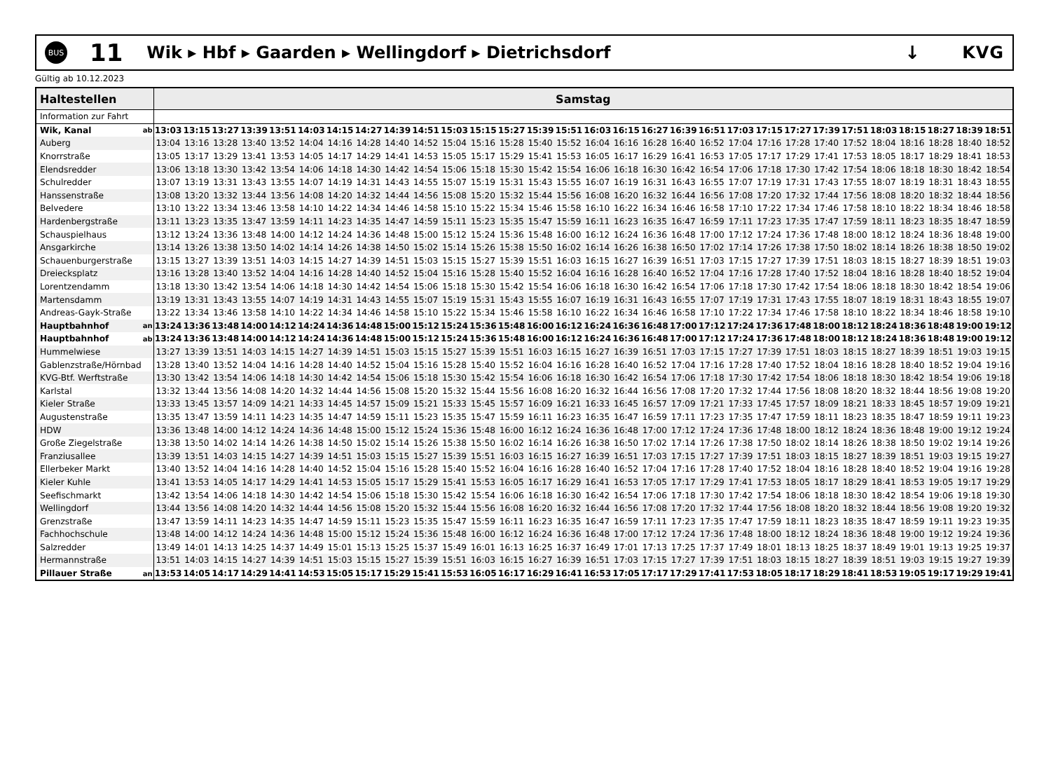BUS
11
Wik ▸ Hbf ▸ Gaarden ▸ Wellingdorf ▸ Dietrichsdorf
↓ KVG
Gültig ab 10.12.2023
| Haltestellen | | Samstag | | | | | | | | | | | | | | | | | | | | | | | | | | | | | |
| --- | --- | --- | --- | --- | --- | --- | --- | --- | --- | --- | --- | --- | --- | --- | --- | --- | --- | --- | --- | --- | --- | --- | --- | --- | --- | --- | --- | --- | --- | --- | --- |
| Information zur Fahrt | | | | | | | | | | | | | | | | | | | | | | | | | | | | | | | |
| Wik, Kanal | ab | 13:03 | 13:15 | 13:27 | 13:39 | 13:51 | 14:03 | 14:15 | 14:27 | 14:39 | 14:51 | 15:03 | 15:15 | 15:27 | 15:39 | 15:51 | 16:03 | 16:15 | 16:27 | 16:39 | 16:51 | 17:03 | 17:15 | 17:27 | 17:39 | 17:51 | 18:03 | 18:15 | 18:27 | 18:39 | 18:51 |
| Auberg | | 13:04 | 13:16 | 13:28 | 13:40 | 13:52 | 14:04 | 14:16 | 14:28 | 14:40 | 14:52 | 15:04 | 15:16 | 15:28 | 15:40 | 15:52 | 16:04 | 16:16 | 16:28 | 16:40 | 16:52 | 17:04 | 17:16 | 17:28 | 17:40 | 17:52 | 18:04 | 18:16 | 18:28 | 18:40 | 18:52 |
| Knorrstraße | | 13:05 | 13:17 | 13:29 | 13:41 | 13:53 | 14:05 | 14:17 | 14:29 | 14:41 | 14:53 | 15:05 | 15:17 | 15:29 | 15:41 | 15:53 | 16:05 | 16:17 | 16:29 | 16:41 | 16:53 | 17:05 | 17:17 | 17:29 | 17:41 | 17:53 | 18:05 | 18:17 | 18:29 | 18:41 | 18:53 |
| Elendsredder | | 13:06 | 13:18 | 13:30 | 13:42 | 13:54 | 14:06 | 14:18 | 14:30 | 14:42 | 14:54 | 15:06 | 15:18 | 15:30 | 15:42 | 15:54 | 16:06 | 16:18 | 16:30 | 16:42 | 16:54 | 17:06 | 17:18 | 17:30 | 17:42 | 17:54 | 18:06 | 18:18 | 18:30 | 18:42 | 18:54 |
| Schulredder | | 13:07 | 13:19 | 13:31 | 13:43 | 13:55 | 14:07 | 14:19 | 14:31 | 14:43 | 14:55 | 15:07 | 15:19 | 15:31 | 15:43 | 15:55 | 16:07 | 16:19 | 16:31 | 16:43 | 16:55 | 17:07 | 17:19 | 17:31 | 17:43 | 17:55 | 18:07 | 18:19 | 18:31 | 18:43 | 18:55 |
| Hanssenstraße | | 13:08 | 13:20 | 13:32 | 13:44 | 13:56 | 14:08 | 14:20 | 14:32 | 14:44 | 14:56 | 15:08 | 15:20 | 15:32 | 15:44 | 15:56 | 16:08 | 16:20 | 16:32 | 16:44 | 16:56 | 17:08 | 17:20 | 17:32 | 17:44 | 17:56 | 18:08 | 18:20 | 18:32 | 18:44 | 18:56 |
| Belvedere | | 13:10 | 13:22 | 13:34 | 13:46 | 13:58 | 14:10 | 14:22 | 14:34 | 14:46 | 14:58 | 15:10 | 15:22 | 15:34 | 15:46 | 15:58 | 16:10 | 16:22 | 16:34 | 16:46 | 16:58 | 17:10 | 17:22 | 17:34 | 17:46 | 17:58 | 18:10 | 18:22 | 18:34 | 18:46 | 18:58 |
| Hardenbergstraße | | 13:11 | 13:23 | 13:35 | 13:47 | 13:59 | 14:11 | 14:23 | 14:35 | 14:47 | 14:59 | 15:11 | 15:23 | 15:35 | 15:47 | 15:59 | 16:11 | 16:23 | 16:35 | 16:47 | 16:59 | 17:11 | 17:23 | 17:35 | 17:47 | 17:59 | 18:11 | 18:23 | 18:35 | 18:47 | 18:59 |
| Schauspielhaus | | 13:12 | 13:24 | 13:36 | 13:48 | 14:00 | 14:12 | 14:24 | 14:36 | 14:48 | 15:00 | 15:12 | 15:24 | 15:36 | 15:48 | 16:00 | 16:12 | 16:24 | 16:36 | 16:48 | 17:00 | 17:12 | 17:24 | 17:36 | 17:48 | 18:00 | 18:12 | 18:24 | 18:36 | 18:48 | 19:00 |
| Ansgarkirche | | 13:14 | 13:26 | 13:38 | 13:50 | 14:02 | 14:14 | 14:26 | 14:38 | 14:50 | 15:02 | 15:14 | 15:26 | 15:38 | 15:50 | 16:02 | 16:14 | 16:26 | 16:38 | 16:50 | 17:02 | 17:14 | 17:26 | 17:38 | 17:50 | 18:02 | 18:14 | 18:26 | 18:38 | 18:50 | 19:02 |
| Schauenburgerstraße | | 13:15 | 13:27 | 13:39 | 13:51 | 14:03 | 14:15 | 14:27 | 14:39 | 14:51 | 15:03 | 15:15 | 15:27 | 15:39 | 15:51 | 16:03 | 16:15 | 16:27 | 16:39 | 16:51 | 17:03 | 17:15 | 17:27 | 17:39 | 17:51 | 18:03 | 18:15 | 18:27 | 18:39 | 18:51 | 19:03 |
| Dreiecksplatz | | 13:16 | 13:28 | 13:40 | 13:52 | 14:04 | 14:16 | 14:28 | 14:40 | 14:52 | 15:04 | 15:16 | 15:28 | 15:40 | 15:52 | 16:04 | 16:16 | 16:28 | 16:40 | 16:52 | 17:04 | 17:16 | 17:28 | 17:40 | 17:52 | 18:04 | 18:16 | 18:28 | 18:40 | 18:52 | 19:04 |
| Lorentzendamm | | 13:18 | 13:30 | 13:42 | 13:54 | 14:06 | 14:18 | 14:30 | 14:42 | 14:54 | 15:06 | 15:18 | 15:30 | 15:42 | 15:54 | 16:06 | 16:18 | 16:30 | 16:42 | 16:54 | 17:06 | 17:18 | 17:30 | 17:42 | 17:54 | 18:06 | 18:18 | 18:30 | 18:42 | 18:54 | 19:06 |
| Martensdamm | | 13:19 | 13:31 | 13:43 | 13:55 | 14:07 | 14:19 | 14:31 | 14:43 | 14:55 | 15:07 | 15:19 | 15:31 | 15:43 | 15:55 | 16:07 | 16:19 | 16:31 | 16:43 | 16:55 | 17:07 | 17:19 | 17:31 | 17:43 | 17:55 | 18:07 | 18:19 | 18:31 | 18:43 | 18:55 | 19:07 |
| Andreas-Gayk-Straße | | 13:22 | 13:34 | 13:46 | 13:58 | 14:10 | 14:22 | 14:34 | 14:46 | 14:58 | 15:10 | 15:22 | 15:34 | 15:46 | 15:58 | 16:10 | 16:22 | 16:34 | 16:46 | 16:58 | 17:10 | 17:22 | 17:34 | 17:46 | 17:58 | 18:10 | 18:22 | 18:34 | 18:46 | 18:58 | 19:10 |
| Hauptbahnhof | an | 13:24 | 13:36 | 13:48 | 14:00 | 14:12 | 14:24 | 14:36 | 14:48 | 15:00 | 15:12 | 15:24 | 15:36 | 15:48 | 16:00 | 16:12 | 16:24 | 16:36 | 16:48 | 17:00 | 17:12 | 17:24 | 17:36 | 17:48 | 18:00 | 18:12 | 18:24 | 18:36 | 18:48 | 19:00 | 19:12 |
| Hauptbahnhof | ab | 13:24 | 13:36 | 13:48 | 14:00 | 14:12 | 14:24 | 14:36 | 14:48 | 15:00 | 15:12 | 15:24 | 15:36 | 15:48 | 16:00 | 16:12 | 16:24 | 16:36 | 16:48 | 17:00 | 17:12 | 17:24 | 17:36 | 17:48 | 18:00 | 18:12 | 18:24 | 18:36 | 18:48 | 19:00 | 19:12 |
| Hummelwiese | | 13:27 | 13:39 | 13:51 | 14:03 | 14:15 | 14:27 | 14:39 | 14:51 | 15:03 | 15:15 | 15:27 | 15:39 | 15:51 | 16:03 | 16:15 | 16:27 | 16:39 | 16:51 | 17:03 | 17:15 | 17:27 | 17:39 | 17:51 | 18:03 | 18:15 | 18:27 | 18:39 | 18:51 | 19:03 | 19:15 |
| Gablenzstraße/Hörnbad | | 13:28 | 13:40 | 13:52 | 14:04 | 14:16 | 14:28 | 14:40 | 14:52 | 15:04 | 15:16 | 15:28 | 15:40 | 15:52 | 16:04 | 16:16 | 16:28 | 16:40 | 16:52 | 17:04 | 17:16 | 17:28 | 17:40 | 17:52 | 18:04 | 18:16 | 18:28 | 18:40 | 18:52 | 19:04 | 19:16 |
| KVG-Btf. Werftstraße | | 13:30 | 13:42 | 13:54 | 14:06 | 14:18 | 14:30 | 14:42 | 14:54 | 15:06 | 15:18 | 15:30 | 15:42 | 15:54 | 16:06 | 16:18 | 16:30 | 16:42 | 16:54 | 17:06 | 17:18 | 17:30 | 17:42 | 17:54 | 18:06 | 18:18 | 18:30 | 18:42 | 18:54 | 19:06 | 19:18 |
| Karlstal | | 13:32 | 13:44 | 13:56 | 14:08 | 14:20 | 14:32 | 14:44 | 14:56 | 15:08 | 15:20 | 15:32 | 15:44 | 15:56 | 16:08 | 16:20 | 16:32 | 16:44 | 16:56 | 17:08 | 17:20 | 17:32 | 17:44 | 17:56 | 18:08 | 18:20 | 18:32 | 18:44 | 18:56 | 19:08 | 19:20 |
| Kieler Straße | | 13:33 | 13:45 | 13:57 | 14:09 | 14:21 | 14:33 | 14:45 | 14:57 | 15:09 | 15:21 | 15:33 | 15:45 | 15:57 | 16:09 | 16:21 | 16:33 | 16:45 | 16:57 | 17:09 | 17:21 | 17:33 | 17:45 | 17:57 | 18:09 | 18:21 | 18:33 | 18:45 | 18:57 | 19:09 | 19:21 |
| Augustenstraße | | 13:35 | 13:47 | 13:59 | 14:11 | 14:23 | 14:35 | 14:47 | 14:59 | 15:11 | 15:23 | 15:35 | 15:47 | 15:59 | 16:11 | 16:23 | 16:35 | 16:47 | 16:59 | 17:11 | 17:23 | 17:35 | 17:47 | 17:59 | 18:11 | 18:23 | 18:35 | 18:47 | 18:59 | 19:11 | 19:23 |
| HDW | | 13:36 | 13:48 | 14:00 | 14:12 | 14:24 | 14:36 | 14:48 | 15:00 | 15:12 | 15:24 | 15:36 | 15:48 | 16:00 | 16:12 | 16:24 | 16:36 | 16:48 | 17:00 | 17:12 | 17:24 | 17:36 | 17:48 | 18:00 | 18:12 | 18:24 | 18:36 | 18:48 | 19:00 | 19:12 | 19:24 |
| Große Ziegelstraße | | 13:38 | 13:50 | 14:02 | 14:14 | 14:26 | 14:38 | 14:50 | 15:02 | 15:14 | 15:26 | 15:38 | 15:50 | 16:02 | 16:14 | 16:26 | 16:38 | 16:50 | 17:02 | 17:14 | 17:26 | 17:38 | 17:50 | 18:02 | 18:14 | 18:26 | 18:38 | 18:50 | 19:02 | 19:14 | 19:26 |
| Franziusallee | | 13:39 | 13:51 | 14:03 | 14:15 | 14:27 | 14:39 | 14:51 | 15:03 | 15:15 | 15:27 | 15:39 | 15:51 | 16:03 | 16:15 | 16:27 | 16:39 | 16:51 | 17:03 | 17:15 | 17:27 | 17:39 | 17:51 | 18:03 | 18:15 | 18:27 | 18:39 | 18:51 | 19:03 | 19:15 | 19:27 |
| Ellerbeker Markt | | 13:40 | 13:52 | 14:04 | 14:16 | 14:28 | 14:40 | 14:52 | 15:04 | 15:16 | 15:28 | 15:40 | 15:52 | 16:04 | 16:16 | 16:28 | 16:40 | 16:52 | 17:04 | 17:16 | 17:28 | 17:40 | 17:52 | 18:04 | 18:16 | 18:28 | 18:40 | 18:52 | 19:04 | 19:16 | 19:28 |
| Kieler Kuhle | | 13:41 | 13:53 | 14:05 | 14:17 | 14:29 | 14:41 | 14:53 | 15:05 | 15:17 | 15:29 | 15:41 | 15:53 | 16:05 | 16:17 | 16:29 | 16:41 | 16:53 | 17:05 | 17:17 | 17:29 | 17:41 | 17:53 | 18:05 | 18:17 | 18:29 | 18:41 | 18:53 | 19:05 | 19:17 | 19:29 |
| Seefischmarkt | | 13:42 | 13:54 | 14:06 | 14:18 | 14:30 | 14:42 | 14:54 | 15:06 | 15:18 | 15:30 | 15:42 | 15:54 | 16:06 | 16:18 | 16:30 | 16:42 | 16:54 | 17:06 | 17:18 | 17:30 | 17:42 | 17:54 | 18:06 | 18:18 | 18:30 | 18:42 | 18:54 | 19:06 | 19:18 | 19:30 |
| Wellingdorf | | 13:44 | 13:56 | 14:08 | 14:20 | 14:32 | 14:44 | 14:56 | 15:08 | 15:20 | 15:32 | 15:44 | 15:56 | 16:08 | 16:20 | 16:32 | 16:44 | 16:56 | 17:08 | 17:20 | 17:32 | 17:44 | 17:56 | 18:08 | 18:20 | 18:32 | 18:44 | 18:56 | 19:08 | 19:20 | 19:32 |
| Grenzstraße | | 13:47 | 13:59 | 14:11 | 14:23 | 14:35 | 14:47 | 14:59 | 15:11 | 15:23 | 15:35 | 15:47 | 15:59 | 16:11 | 16:23 | 16:35 | 16:47 | 16:59 | 17:11 | 17:23 | 17:35 | 17:47 | 17:59 | 18:11 | 18:23 | 18:35 | 18:47 | 18:59 | 19:11 | 19:23 | 19:35 |
| Fachhochschule | | 13:48 | 14:00 | 14:12 | 14:24 | 14:36 | 14:48 | 15:00 | 15:12 | 15:24 | 15:36 | 15:48 | 16:00 | 16:12 | 16:24 | 16:36 | 16:48 | 17:00 | 17:12 | 17:24 | 17:36 | 17:48 | 18:00 | 18:12 | 18:24 | 18:36 | 18:48 | 19:00 | 19:12 | 19:24 | 19:36 |
| Salzredder | | 13:49 | 14:01 | 14:13 | 14:25 | 14:37 | 14:49 | 15:01 | 15:13 | 15:25 | 15:37 | 15:49 | 16:01 | 16:13 | 16:25 | 16:37 | 16:49 | 17:01 | 17:13 | 17:25 | 17:37 | 17:49 | 18:01 | 18:13 | 18:25 | 18:37 | 18:49 | 19:01 | 19:13 | 19:25 | 19:37 |
| Hermannstraße | | 13:51 | 14:03 | 14:15 | 14:27 | 14:39 | 14:51 | 15:03 | 15:15 | 15:27 | 15:39 | 15:51 | 16:03 | 16:15 | 16:27 | 16:39 | 16:51 | 17:03 | 17:15 | 17:27 | 17:39 | 17:51 | 18:03 | 18:15 | 18:27 | 18:39 | 18:51 | 19:03 | 19:15 | 19:27 | 19:39 |
| Pillauer Straße | an | 13:53 | 14:05 | 14:17 | 14:29 | 14:41 | 14:53 | 15:05 | 15:17 | 15:29 | 15:41 | 15:53 | 16:05 | 16:17 | 16:29 | 16:41 | 16:53 | 17:05 | 17:17 | 17:29 | 17:41 | 17:53 | 18:05 | 18:17 | 18:29 | 18:41 | 18:53 | 19:05 | 19:17 | 19:29 | 19:41 |